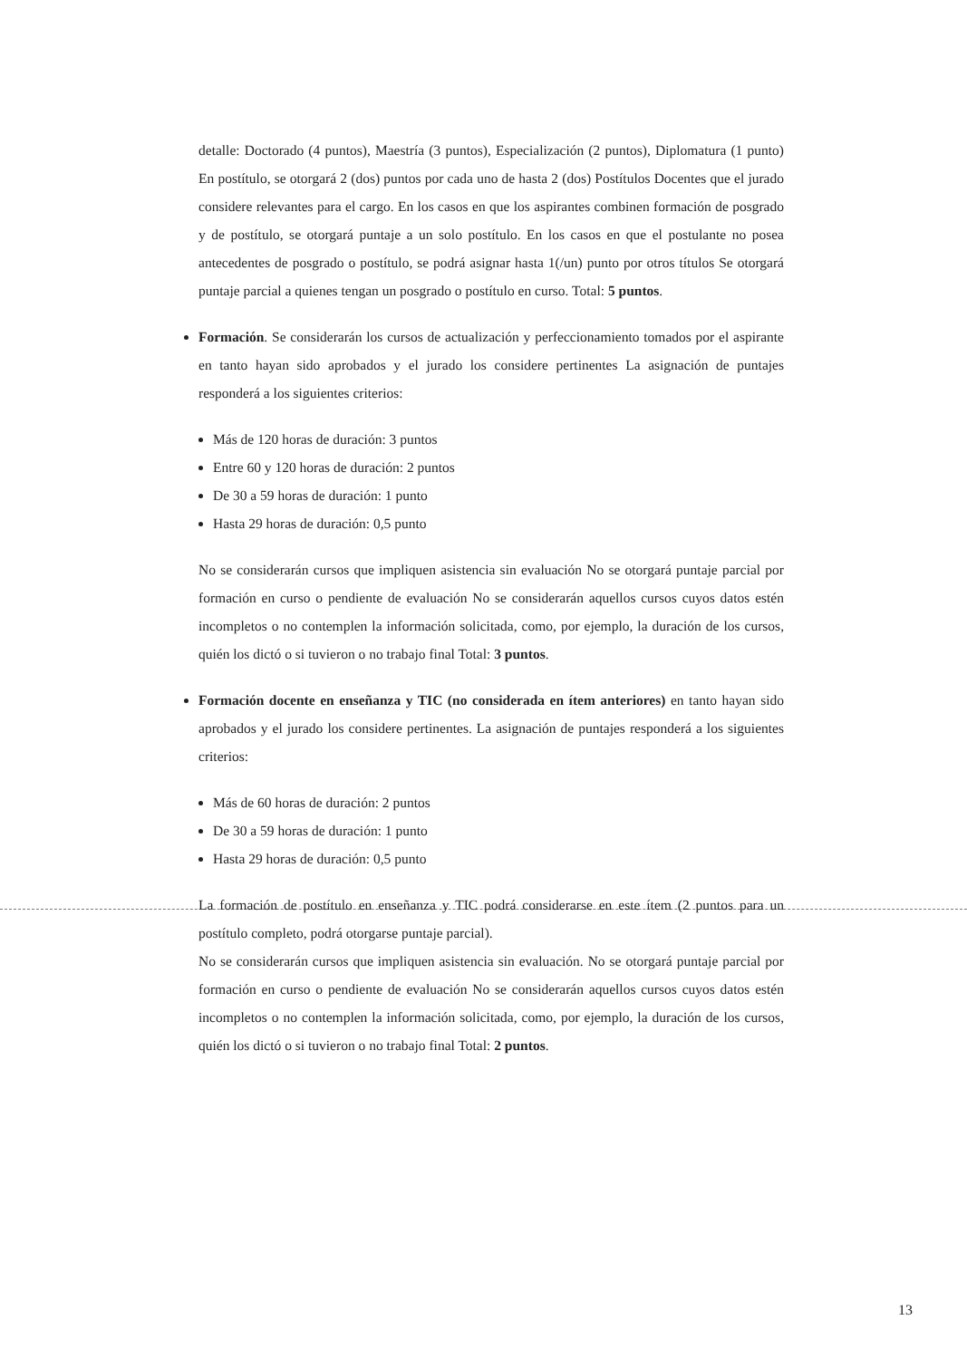detalle: Doctorado (4 puntos), Maestría (3 puntos), Especialización (2 puntos), Diplomatura (1 punto) En postítulo, se otorgará 2 (dos) puntos por cada uno de hasta 2 (dos) Postítulos Docentes que el jurado considere relevantes para el cargo. En los casos en que los aspirantes combinen formación de posgrado y de postítulo, se otorgará puntaje a un solo postítulo. En los casos en que el postulante no posea antecedentes de posgrado o postítulo, se podrá asignar hasta 1(/un) punto por otros títulos Se otorgará puntaje parcial a quienes tengan un posgrado o postítulo en curso. Total: 5 puntos.
Formación. Se considerarán los cursos de actualización y perfeccionamiento tomados por el aspirante en tanto hayan sido aprobados y el jurado los considere pertinentes La asignación de puntajes responderá a los siguientes criterios:
Más de 120 horas de duración: 3 puntos
Entre 60 y 120 horas de duración: 2 puntos
De 30 a 59 horas de duración: 1 punto
Hasta 29 horas de duración: 0,5 punto
No se considerarán cursos que impliquen asistencia sin evaluación No se otorgará puntaje parcial por formación en curso o pendiente de evaluación No se considerarán aquellos cursos cuyos datos estén incompletos o no contemplen la información solicitada, como, por ejemplo, la duración de los cursos, quién los dictó o si tuvieron o no trabajo final Total: 3 puntos.
Formación docente en enseñanza y TIC (no considerada en ítem anteriores) en tanto hayan sido aprobados y el jurado los considere pertinentes. La asignación de puntajes responderá a los siguientes criterios:
Más de 60 horas de duración: 2 puntos
De 30 a 59 horas de duración: 1 punto
Hasta 29 horas de duración: 0,5 punto
La formación de postítulo en enseñanza y TIC podrá considerarse en este ítem (2 puntos para un postítulo completo, podrá otorgarse puntaje parcial).
No se considerarán cursos que impliquen asistencia sin evaluación. No se otorgará puntaje parcial por formación en curso o pendiente de evaluación No se considerarán aquellos cursos cuyos datos estén incompletos o no contemplen la información solicitada, como, por ejemplo, la duración de los cursos, quién los dictó o si tuvieron o no trabajo final Total: 2 puntos.
13